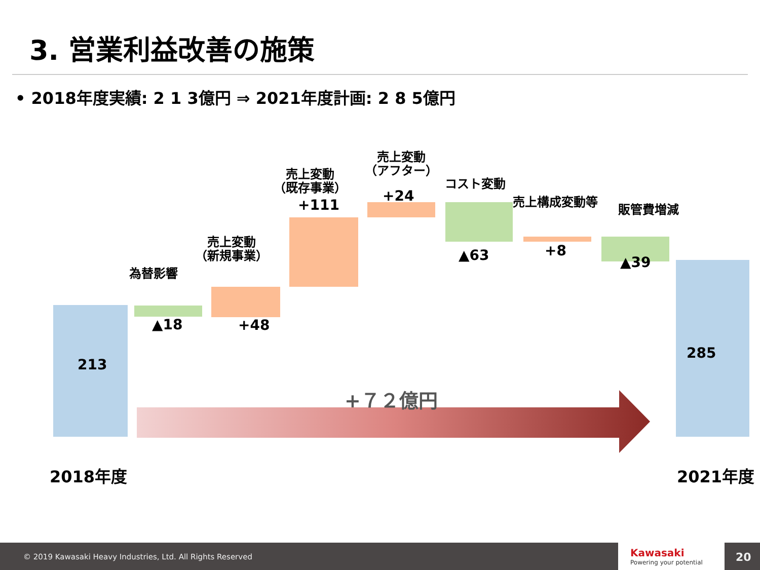3. 営業利益改善の施策
• 2018年度実績: 2 1 3億円 ⇒ 2021年度計画: 2 8 5億円
213
為替影響
▲18
売上変動
（新規事業）
+48
売上変動
（既存事業）
+111
売上変動
（アフター）
+24
コスト変動
▲63
売上構成変動等
+8
販管費増減
▲39
285
+７２億円
2018年度 2021年度
© 2019 Kawasaki Heavy Industries, Ltd. All Rights Reserved
Kawasaki
Powering your potential
20